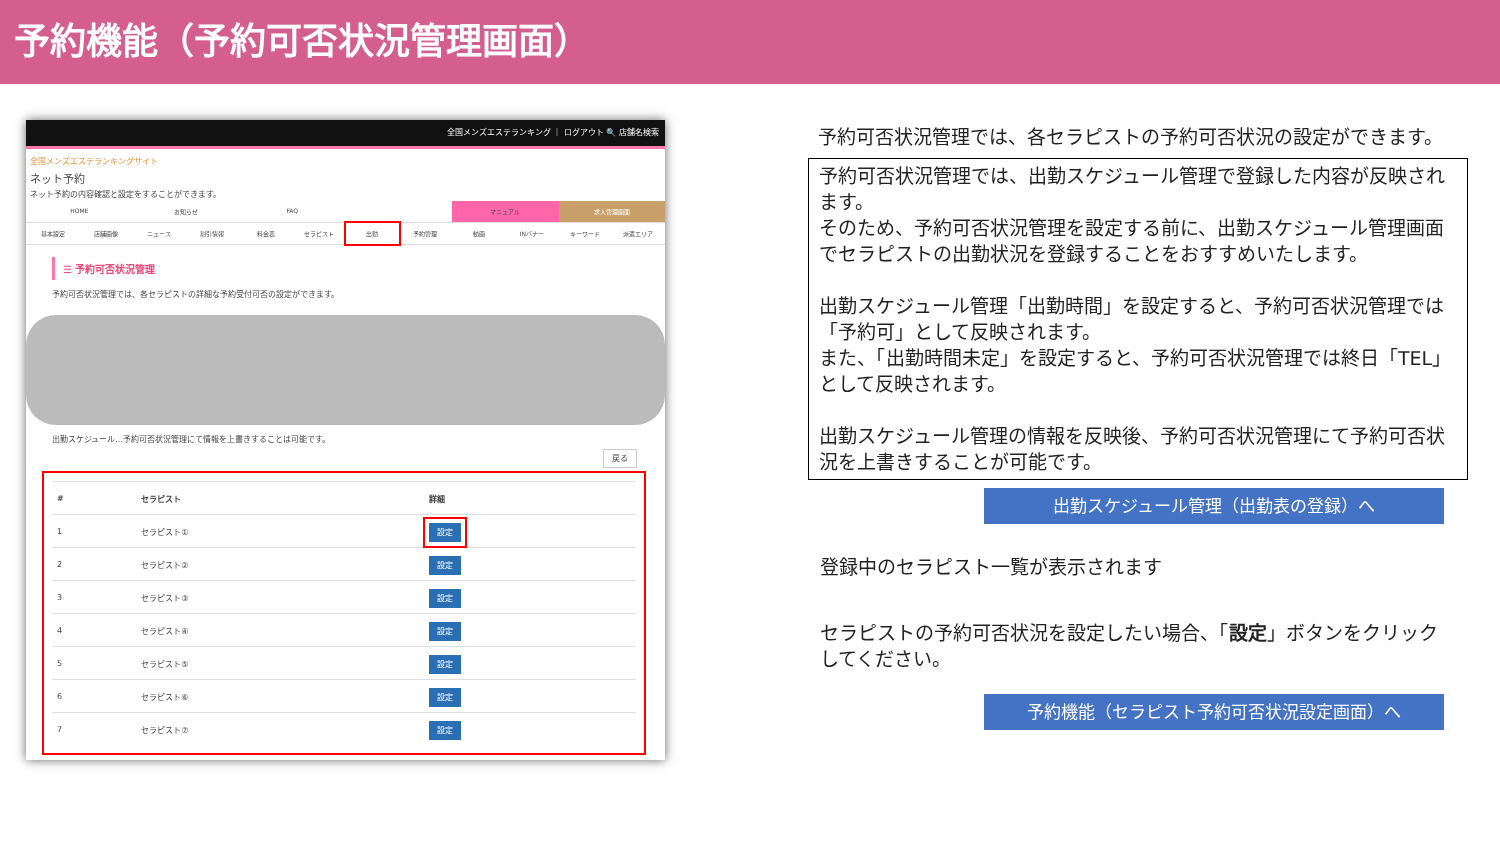予約機能（予約可否状況管理画面）
全国メンズエステランキング ｜ ログアウト 🔍 店舗名検索
全国メンズエステランキングサイト
ネット予約
ネット予約の内容確認と設定をすることができます。
HOME お知らせ FAQ マニュアル 求人管理画面
基本設定 店舗画像 ニュース 割引情報 料金表 セラピスト 出勤 予約管理 動画 INバナー キーワード 派遣エリア
☰ 予約可否状況管理
予約可否状況管理では、各セラピストの詳細な予約受付可否の設定ができます。
出勤スケジュール…予約可否状況管理にて情報を上書きすることは可能です。
戻る
| # | セラピスト | 詳細 |
| --- | --- | --- |
| 1 | セラピスト① | 設定 |
| 2 | セラピスト② | 設定 |
| 3 | セラピスト③ | 設定 |
| 4 | セラピスト④ | 設定 |
| 5 | セラピスト⑤ | 設定 |
| 6 | セラピスト⑥ | 設定 |
| 7 | セラピスト⑦ | 設定 |
予約可否状況管理では、各セラピストの予約可否状況の設定ができます。
予約可否状況管理では、出勤スケジュール管理で登録した内容が反映されます。
そのため、予約可否状況管理を設定する前に、出勤スケジュール管理画面でセラピストの出勤状況を登録することをおすすめいたします。
出勤スケジュール管理「出勤時間」を設定すると、予約可否状況管理では「予約可」として反映されます。
また、「出勤時間未定」を設定すると、予約可否状況管理では終日「TEL」として反映されます。
出勤スケジュール管理の情報を反映後、予約可否状況管理にて予約可否状況を上書きすることが可能です。
出勤スケジュール管理（出勤表の登録）へ
登録中のセラピスト一覧が表示されます
セラピストの予約可否状況を設定したい場合、「設定」ボタンをクリックしてください。
予約機能（セラピスト予約可否状況設定画面）へ